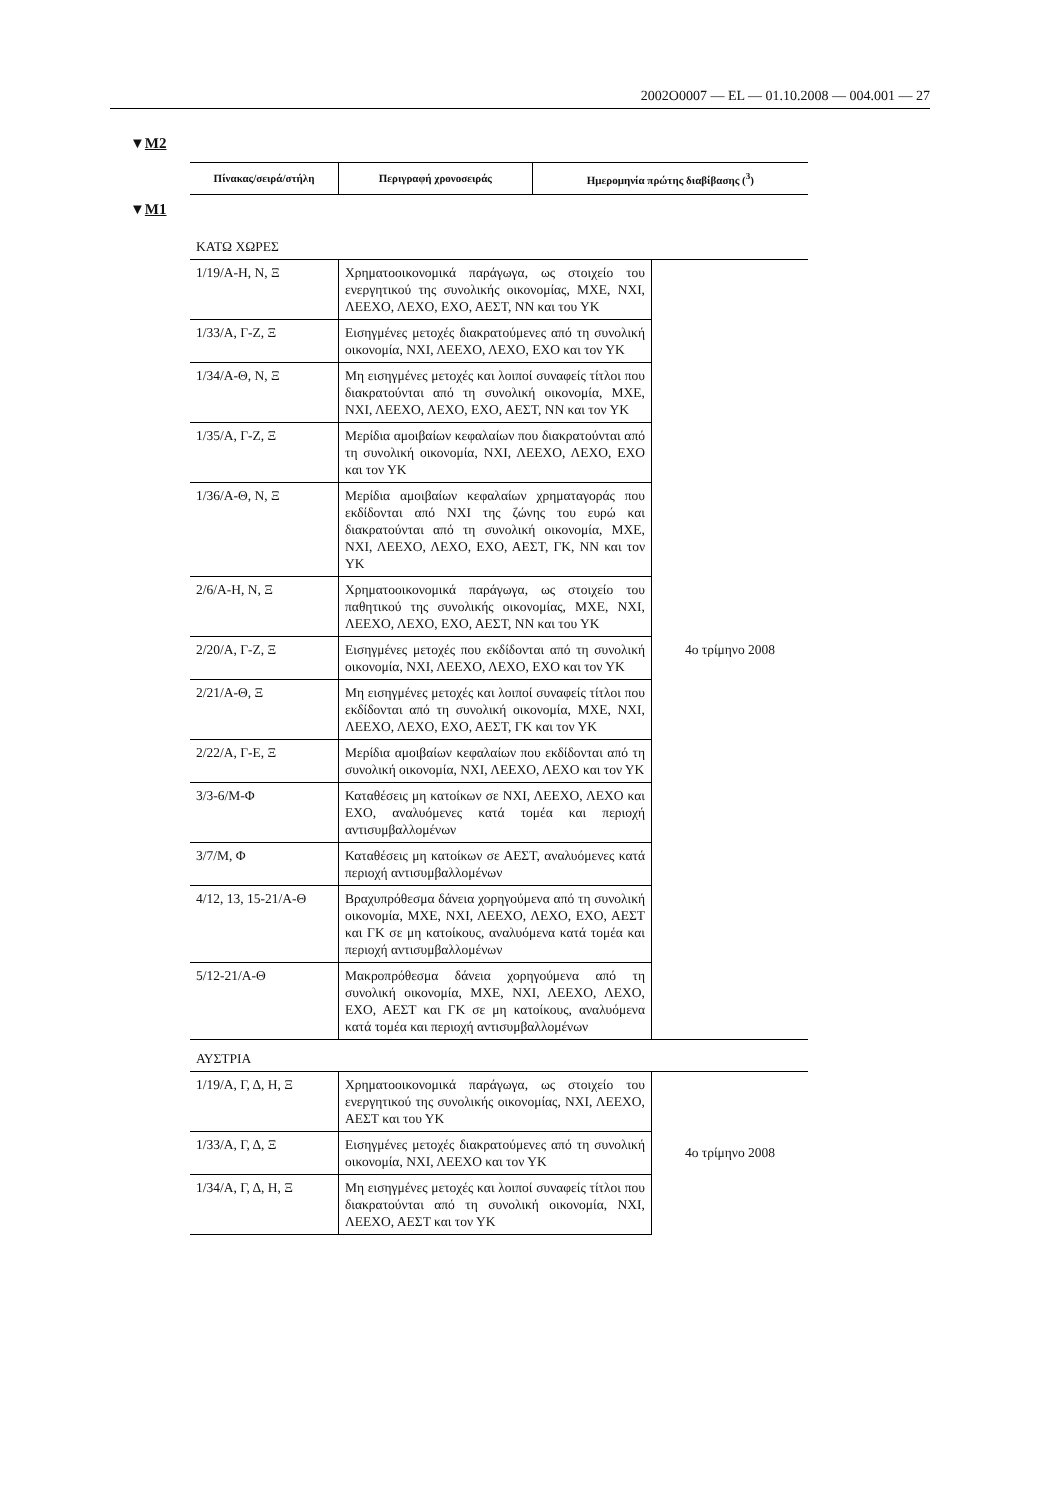2002O0007 — EL — 01.10.2008 — 004.001 — 27
▼M2
| Πίνακας/σειρά/στήλη | Περιγραφή χρονοσειράς | Ημερομηνία πρώτης διαβίβασης (<sup>3</sup>) |
| --- | --- | --- |
▼M1
| ΚΑΤΩ ΧΩΡΕΣ | | |
| 1/19/Α-Η, Ν, Ξ | Χρηματοοικονομικά παράγωγα, ως στοιχείο του ενεργητικού της συνολικής οικονομίας, ΜΧΕ, ΝΧΙ, ΛΕΕΧΟ, ΛΕΧΟ, ΕΧΟ, ΑΕΣΤ, ΝΝ και του ΥΚ | 4ο τρίμηνο 2008 |
| 1/33/Α, Γ-Ζ, Ξ | Εισηγμένες μετοχές διακρατούμενες από τη συνολική οικονομία, ΝΧΙ, ΛΕΕΧΟ, ΛΕΧΟ, ΕΧΟ και τον ΥΚ | |
| 1/34/Α-Θ, Ν, Ξ | Μη εισηγμένες μετοχές και λοιποί συναφείς τίτλοι που διακρατούνται από τη συνολική οικονομία, ΜΧΕ, ΝΧΙ, ΛΕΕΧΟ, ΛΕΧΟ, ΕΧΟ, ΑΕΣΤ, ΝΝ και τον ΥΚ | |
| 1/35/Α, Γ-Ζ, Ξ | Μερίδια αμοιβαίων κεφαλαίων που διακρατούνται από τη συνολική οικονομία, ΝΧΙ, ΛΕΕΧΟ, ΛΕΧΟ, ΕΧΟ και τον ΥΚ | |
| 1/36/Α-Θ, Ν, Ξ | Μερίδια αμοιβαίων κεφαλαίων χρηματαγοράς που εκδίδονται από ΝΧΙ της ζώνης του ευρώ και διακρατούνται από τη συνολική οικονομία, ΜΧΕ, ΝΧΙ, ΛΕΕΧΟ, ΛΕΧΟ, ΕΧΟ, ΑΕΣΤ, ΓΚ, ΝΝ και τον ΥΚ | |
| 2/6/Α-Η, Ν, Ξ | Χρηματοοικονομικά παράγωγα, ως στοιχείο του παθητικού της συνολικής οικονομίας, ΜΧΕ, ΝΧΙ, ΛΕΕΧΟ, ΛΕΧΟ, ΕΧΟ, ΑΕΣΤ, ΝΝ και του ΥΚ | |
| 2/20/Α, Γ-Ζ, Ξ | Εισηγμένες μετοχές που εκδίδονται από τη συνολική οικονομία, ΝΧΙ, ΛΕΕΧΟ, ΛΕΧΟ, ΕΧΟ και τον ΥΚ | |
| 2/21/Α-Θ, Ξ | Μη εισηγμένες μετοχές και λοιποί συναφείς τίτλοι που εκδίδονται από τη συνολική οικονομία, ΜΧΕ, ΝΧΙ, ΛΕΕΧΟ, ΛΕΧΟ, ΕΧΟ, ΑΕΣΤ, ΓΚ και τον ΥΚ | |
| 2/22/Α, Γ-Ε, Ξ | Μερίδια αμοιβαίων κεφαλαίων που εκδίδονται από τη συνολική οικονομία, ΝΧΙ, ΛΕΕΧΟ, ΛΕΧΟ και τον ΥΚ | |
| 3/3-6/Μ-Φ | Καταθέσεις μη κατοίκων σε ΝΧΙ, ΛΕΕΧΟ, ΛΕΧΟ και ΕΧΟ, αναλυόμενες κατά τομέα και περιοχή αντισυμβαλλομένων | |
| 3/7/Μ, Φ | Καταθέσεις μη κατοίκων σε ΑΕΣΤ, αναλυόμενες κατά περιοχή αντισυμβαλλομένων | |
| 4/12, 13, 15-21/Α-Θ | Βραχυπρόθεσμα δάνεια χορηγούμενα από τη συνολική οικονομία, ΜΧΕ, ΝΧΙ, ΛΕΕΧΟ, ΛΕΧΟ, ΕΧΟ, ΑΕΣΤ και ΓΚ σε μη κατοίκους, αναλυόμενα κατά τομέα και περιοχή αντισυμβαλλομένων | |
| 5/12-21/Α-Θ | Μακροπρόθεσμα δάνεια χορηγούμενα από τη συνολική οικονομία, ΜΧΕ, ΝΧΙ, ΛΕΕΧΟ, ΛΕΧΟ, ΕΧΟ, ΑΕΣΤ και ΓΚ σε μη κατοίκους, αναλυόμενα κατά τομέα και περιοχή αντισυμβαλλομένων | |
| ΑΥΣΤΡΙΑ | | |
| 1/19/Α, Γ, Δ, Η, Ξ | Χρηματοοικονομικά παράγωγα, ως στοιχείο του ενεργητικού της συνολικής οικονομίας, ΝΧΙ, ΛΕΕΧΟ, ΑΕΣΤ και του ΥΚ | 4ο τρίμηνο 2008 |
| 1/33/Α, Γ, Δ, Ξ | Εισηγμένες μετοχές διακρατούμενες από τη συνολική οικονομία, ΝΧΙ, ΛΕΕΧΟ και τον ΥΚ | |
| 1/34/Α, Γ, Δ, Η, Ξ | Μη εισηγμένες μετοχές και λοιποί συναφείς τίτλοι που διακρατούνται από τη συνολική οικονομία, ΝΧΙ, ΛΕΕΧΟ, ΑΕΣΤ και τον ΥΚ | |